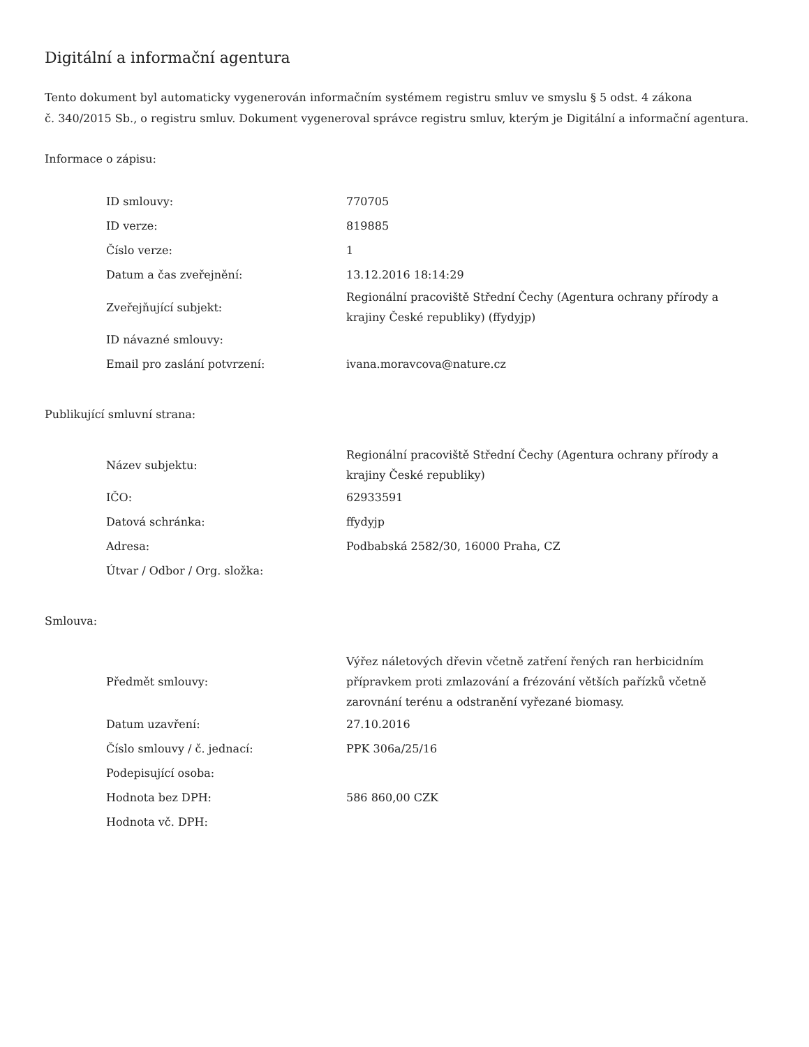Digitální a informační agentura
Tento dokument byl automaticky vygenerován informačním systémem registru smluv ve smyslu § 5 odst. 4 zákona
č. 340/2015 Sb., o registru smluv. Dokument vygeneroval správce registru smluv, kterým je Digitální a informační agentura.
Informace o zápisu:
| ID smlouvy: | 770705 |
| ID verze: | 819885 |
| Číslo verze: | 1 |
| Datum a čas zveřejnění: | 13.12.2016 18:14:29 |
| Zveřejňující subjekt: | Regionální pracoviště Střední Čechy (Agentura ochrany přírody a krajiny České republiky) (ffydyjp) |
| ID návazné smlouvy: | |
| Email pro zaslání potvrzení: | ivana.moravcova@nature.cz |
Publikující smluvní strana:
| Název subjektu: | Regionální pracoviště Střední Čechy (Agentura ochrany přírody a krajiny České republiky) |
| IČO: | 62933591 |
| Datová schránka: | ffydyjp |
| Adresa: | Podbabská 2582/30, 16000 Praha, CZ |
| Útvar / Odbor / Org. složka: | |
Smlouva:
| Předmět smlouvy: | Výřez náletových dřevin včetně zatření řených ran herbicidním přípravkem proti zmlazování a frézování větších pařízků včetně zarovnání terénu a odstranění vyřezané biomasy. |
| Datum uzavření: | 27.10.2016 |
| Číslo smlouvy / č. jednací: | PPK 306a/25/16 |
| Podepisující osoba: | |
| Hodnota bez DPH: | 586 860,00 CZK |
| Hodnota vč. DPH: | |